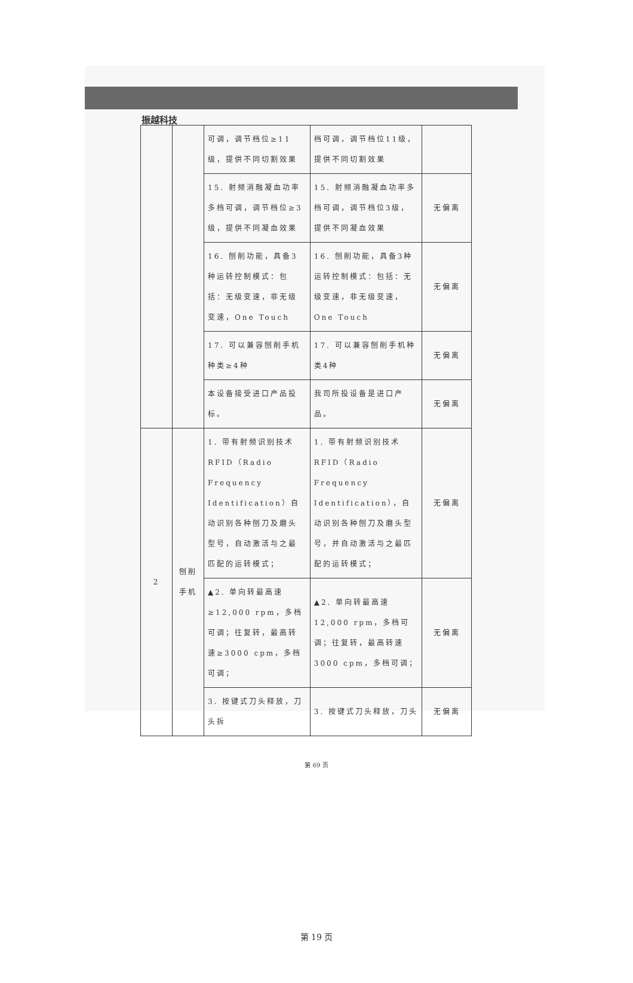振越科技
| | | 可调，调节档位≥11级，提供不同切割效果 | 档可调，调节档位11级，提供不同切割效果 | |
| | | 15. 射频消融凝血功率多档可调，调节档位≥3级，提供不同凝血效果 | 15. 射频消融凝血功率多档可调，调节档位3级，提供不同凝血效果 | 无偏离 |
| | | 16. 刨削功能，具备3种运转控制模式：包括：无级变速，非无级变速，One Touch | 16. 刨削功能，具备3种运转控制模式：包括：无级变速，非无级变速，One Touch | 无偏离 |
| | | 17. 可以兼容刨削手机种类≥4种 | 17. 可以兼容刨削手机种类4种 | 无偏离 |
| | | 本设备接受进口产品投标。 | 我司所投设备是进口产品。 | 无偏离 |
| 2 | 刨削手机 | 1. 带有射频识别技术RFID（Radio Frequency Identification）自动识别各种刨刀及磨头型号，自动激活与之最匹配的运转模式； | 1. 带有射频识别技术RFID（Radio Frequency Identification），自动识别各种刨刀及磨头型号，并自动激活与之最匹配的运转模式； | 无偏离 |
| | | ▲2. 单向转最高速≥12,000 rpm，多档可调；往复转，最高转速≥3000 cpm，多档可调； | ▲2. 单向转最高速12,000 rpm，多档可调；往复转，最高转速3000 cpm，多档可调； | 无偏离 |
| | | 3. 按键式刀头释放，刀头拆 | 3. 按键式刀头释放，刀头 | 无偏离 |
第 69 页
第 19 页